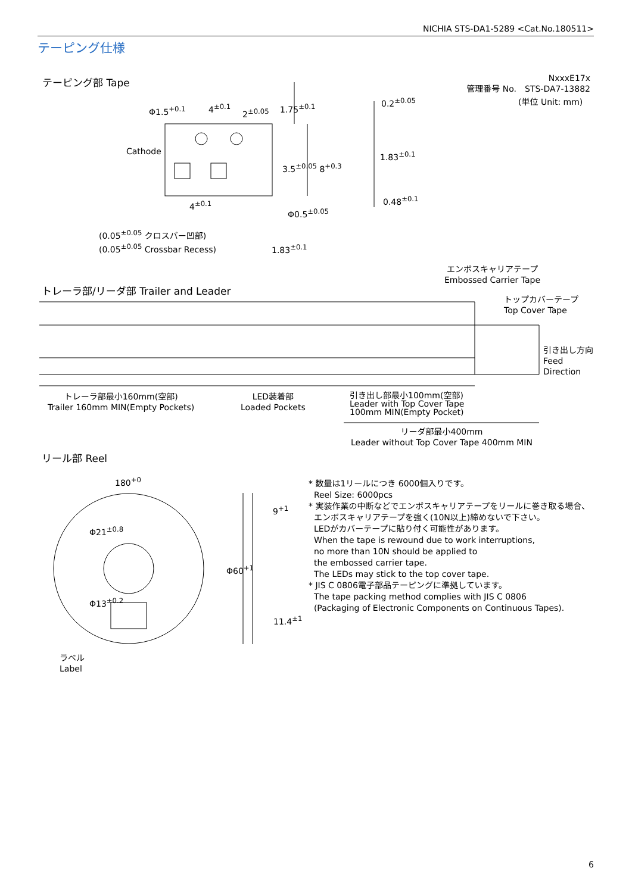NICHIA STS-DA1-5289 <Cat.No.180511>
テーピング仕様
テーピング部 Tape
NxxxE17x
管理番号 No.　STS-DA7-13882
(単位 Unit: mm)
Φ1.5<sup>+0.1</sup> 4<sup>±0.1</sup> 2<sup>±0.05</sup> 1.75<sup>±0.1</sup>
0.2<sup>±0.05</sup>
Cathode
3.5<sup>±0.05</sup> 8<sup>+0.3</sup>
1.83<sup>±0.1</sup>
4<sup>±0.1</sup> 0.48<sup>±0.1</sup>
Φ0.5<sup>±0.05</sup>
(0.05<sup>±0.05</sup> クロスバー凹部)
(0.05<sup>±0.05</sup> Crossbar Recess)
1.83<sup>±0.1</sup>
エンボスキャリアテープ
Embossed Carrier Tape
トレーラ部/リーダ部 Trailer and Leader
トップカバーテープ
Top Cover Tape
引き出し方向
Feed
Direction
トレーラ部最小160mm(空部)
Trailer 160mm MIN(Empty Pockets)
LED装着部
Loaded Pockets
引き出し部最小100mm(空部)
Leader with Top Cover Tape
100mm MIN(Empty Pocket)
リーダ部最小400mm
Leader without Top Cover Tape 400mm MIN
リール部 Reel
180<sup>+0</sup>
9<sup>+1</sup>
Φ21<sup>±0.8</sup>
Φ60<sup>+1</sup>
Φ13<sup>±0.2</sup>
11.4<sup>±1</sup>
ラベル
Label
* 数量は1リールにつき 6000個入りです。
Reel Size: 6000pcs
* 実装作業の中断などでエンボスキャリアテープをリールに巻き取る場合、
エンボスキャリアテープを強く(10N以上)締めないで下さい。
LEDがカバーテープに貼り付く可能性があります。
When the tape is rewound due to work interruptions,
no more than 10N should be applied to
the embossed carrier tape.
The LEDs may stick to the top cover tape.
* JIS C 0806電子部品テーピングに準拠しています。
The tape packing method complies with JIS C 0806
(Packaging of Electronic Components on Continuous Tapes).
6